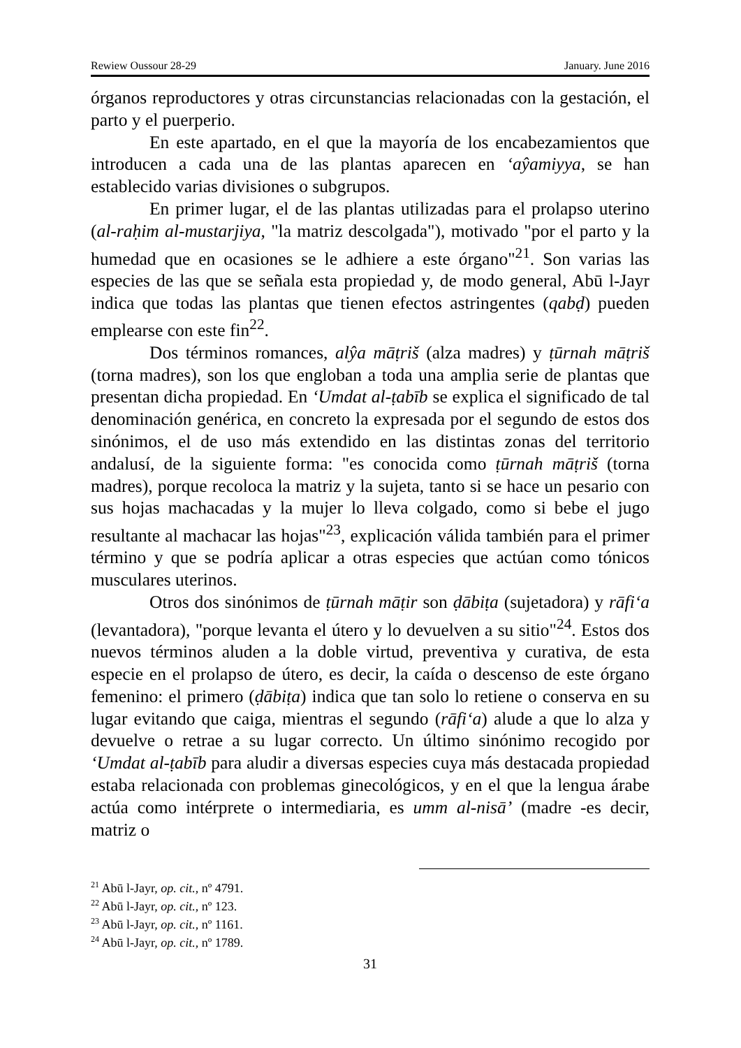Rewiew Oussour 28-29 January. June 2016
órganos reproductores y otras circunstancias relacionadas con la gestación, el parto y el puerperio.
En este apartado, en el que la mayoría de los encabezamientos que introducen a cada una de las plantas aparecen en ‘aŷamiyya, se han establecido varias divisiones o subgrupos.
En primer lugar, el de las plantas utilizadas para el prolapso uterino (al-raḥim al-mustarjiya, "la matriz descolgada"), motivado "por el parto y la humedad que en ocasiones se le adhiere a este órgano"<sup>21</sup>. Son varias las especies de las que se señala esta propiedad y, de modo general, Abū l-Jayr indica que todas las plantas que tienen efectos astringentes (qabḍ) pueden emplearse con este fin<sup>22</sup>.
Dos términos romances, alŷa māṭriš (alza madres) y ṭūrnah māṭriš (torna madres), son los que engloban a toda una amplia serie de plantas que presentan dicha propiedad. En ‘Umdat al-ṭabīb se explica el significado de tal denominación genérica, en concreto la expresada por el segundo de estos dos sinónimos, el de uso más extendido en las distintas zonas del territorio andalusí, de la siguiente forma: "es conocida como ṭūrnah māṭriš (torna madres), porque recoloca la matriz y la sujeta, tanto si se hace un pesario con sus hojas machacadas y la mujer lo lleva colgado, como si bebe el jugo resultante al machacar las hojas"<sup>23</sup>, explicación válida también para el primer término y que se podría aplicar a otras especies que actúan como tónicos musculares uterinos.
Otros dos sinónimos de ṭūrnah māṭir son ḍābiṭa (sujetadora) y rāfi‘a (levantadora), "porque levanta el útero y lo devuelven a su sitio"<sup>24</sup>. Estos dos nuevos términos aluden a la doble virtud, preventiva y curativa, de esta especie en el prolapso de útero, es decir, la caída o descenso de este órgano femenino: el primero (ḍābiṭa) indica que tan solo lo retiene o conserva en su lugar evitando que caiga, mientras el segundo (rāfi‘a) alude a que lo alza y devuelve o retrae a su lugar correcto. Un último sinónimo recogido por ‘Umdat al-ṭabīb para aludir a diversas especies cuya más destacada propiedad estaba relacionada con problemas ginecológicos, y en el que la lengua árabe actúa como intérprete o intermediaria, es umm al-nisā’ (madre -es decir, matriz o
<sup>21</sup> Abū l-Jayr, op. cit., nº 4791.
<sup>22</sup> Abū l-Jayr, op. cit., nº 123.
<sup>23</sup> Abū l-Jayr, op. cit., nº 1161.
<sup>24</sup> Abū l-Jayr, op. cit., nº 1789.
31